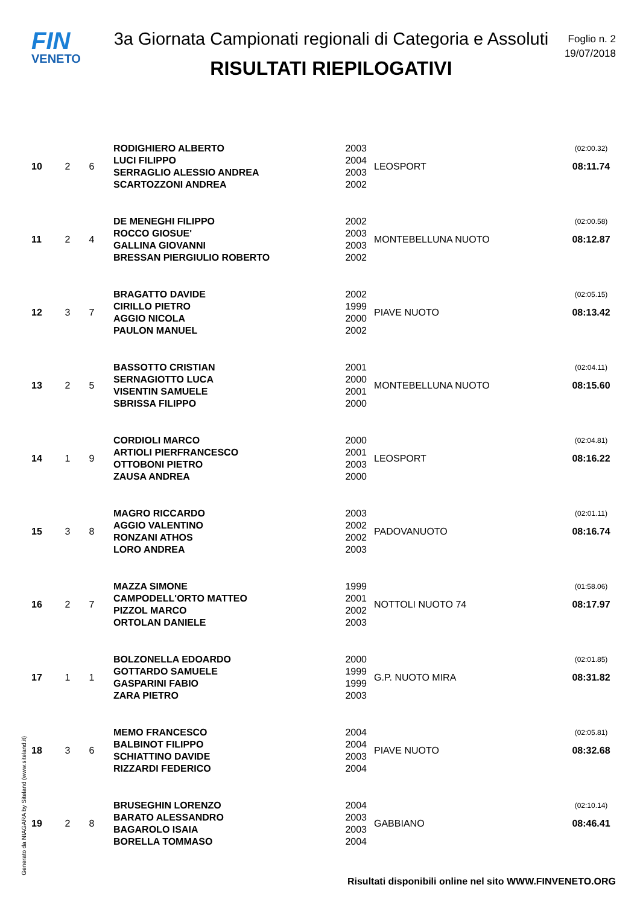FIN
VENETO
3a Giornata Campionati regionali di Categoria e Assoluti
RISULTATI RIEPILOGATIVI
Foglio n. 2
19/07/2018
| 10 | 2 | 6 | RODIGHIERO ALBERTO | 2003 | LEOSPORT | (02:00.32) |
| | | | LUCI FILIPPO | 2004 | | 08:11.74 |
| | | | SERRAGLIO ALESSIO ANDREA | 2003 | | |
| | | | SCARTOZZONI ANDREA | 2002 | | |
| 11 | 2 | 4 | DE MENEGHI FILIPPO | 2002 | MONTEBELLUNA NUOTO | (02:00.58) |
| | | | ROCCO GIOSUE' | 2003 | | 08:12.87 |
| | | | GALLINA GIOVANNI | 2003 | | |
| | | | BRESSAN PIERGIULIO ROBERTO | 2002 | | |
| 12 | 3 | 7 | BRAGATTO DAVIDE | 2002 | PIAVE NUOTO | (02:05.15) |
| | | | CIRILLO PIETRO | 1999 | | 08:13.42 |
| | | | AGGIO NICOLA | 2000 | | |
| | | | PAULON MANUEL | 2002 | | |
| 13 | 2 | 5 | BASSOTTO CRISTIAN | 2001 | MONTEBELLUNA NUOTO | (02:04.11) |
| | | | SERNAGIOTTO LUCA | 2000 | | 08:15.60 |
| | | | VISENTIN SAMUELE | 2001 | | |
| | | | SBRISSA FILIPPO | 2000 | | |
| 14 | 1 | 9 | CORDIOLI MARCO | 2000 | LEOSPORT | (02:04.81) |
| | | | ARTIOLI PIERFRANCESCO | 2001 | | 08:16.22 |
| | | | OTTOBONI PIETRO | 2003 | | |
| | | | ZAUSA ANDREA | 2000 | | |
| 15 | 3 | 8 | MAGRO RICCARDO | 2003 | PADOVANUOTO | (02:01.11) |
| | | | AGGIO VALENTINO | 2002 | | 08:16.74 |
| | | | RONZANI ATHOS | 2002 | | |
| | | | LORO ANDREA | 2003 | | |
| 16 | 2 | 7 | MAZZA SIMONE | 1999 | NOTTOLI NUOTO 74 | (01:58.06) |
| | | | CAMPODELL'ORTO MATTEO | 2001 | | 08:17.97 |
| | | | PIZZOL MARCO | 2002 | | |
| | | | ORTOLAN DANIELE | 2003 | | |
| 17 | 1 | 1 | BOLZONELLA EDOARDO | 2000 | G.P. NUOTO MIRA | (02:01.85) |
| | | | GOTTARDO SAMUELE | 1999 | | 08:31.82 |
| | | | GASPARINI FABIO | 1999 | | |
| | | | ZARA PIETRO | 2003 | | |
| 18 | 3 | 6 | MEMO FRANCESCO | 2004 | PIAVE NUOTO | (02:05.81) |
| | | | BALBINOT FILIPPO | 2004 | | 08:32.68 |
| | | | SCHIATTINO DAVIDE | 2003 | | |
| | | | RIZZARDI FEDERICO | 2004 | | |
| 19 | 2 | 8 | BRUSEGHIN LORENZO | 2004 | GABBIANO | (02:10.14) |
| | | | BARATO ALESSANDRO | 2003 | | 08:46.41 |
| | | | BAGAROLO ISAIA | 2003 | | |
| | | | BORELLA TOMMASO | 2004 | | |
Generato da NIAGARA by Siteland (www.siteland.it)
Risultati disponibili online nel sito WWW.FINVENETO.ORG